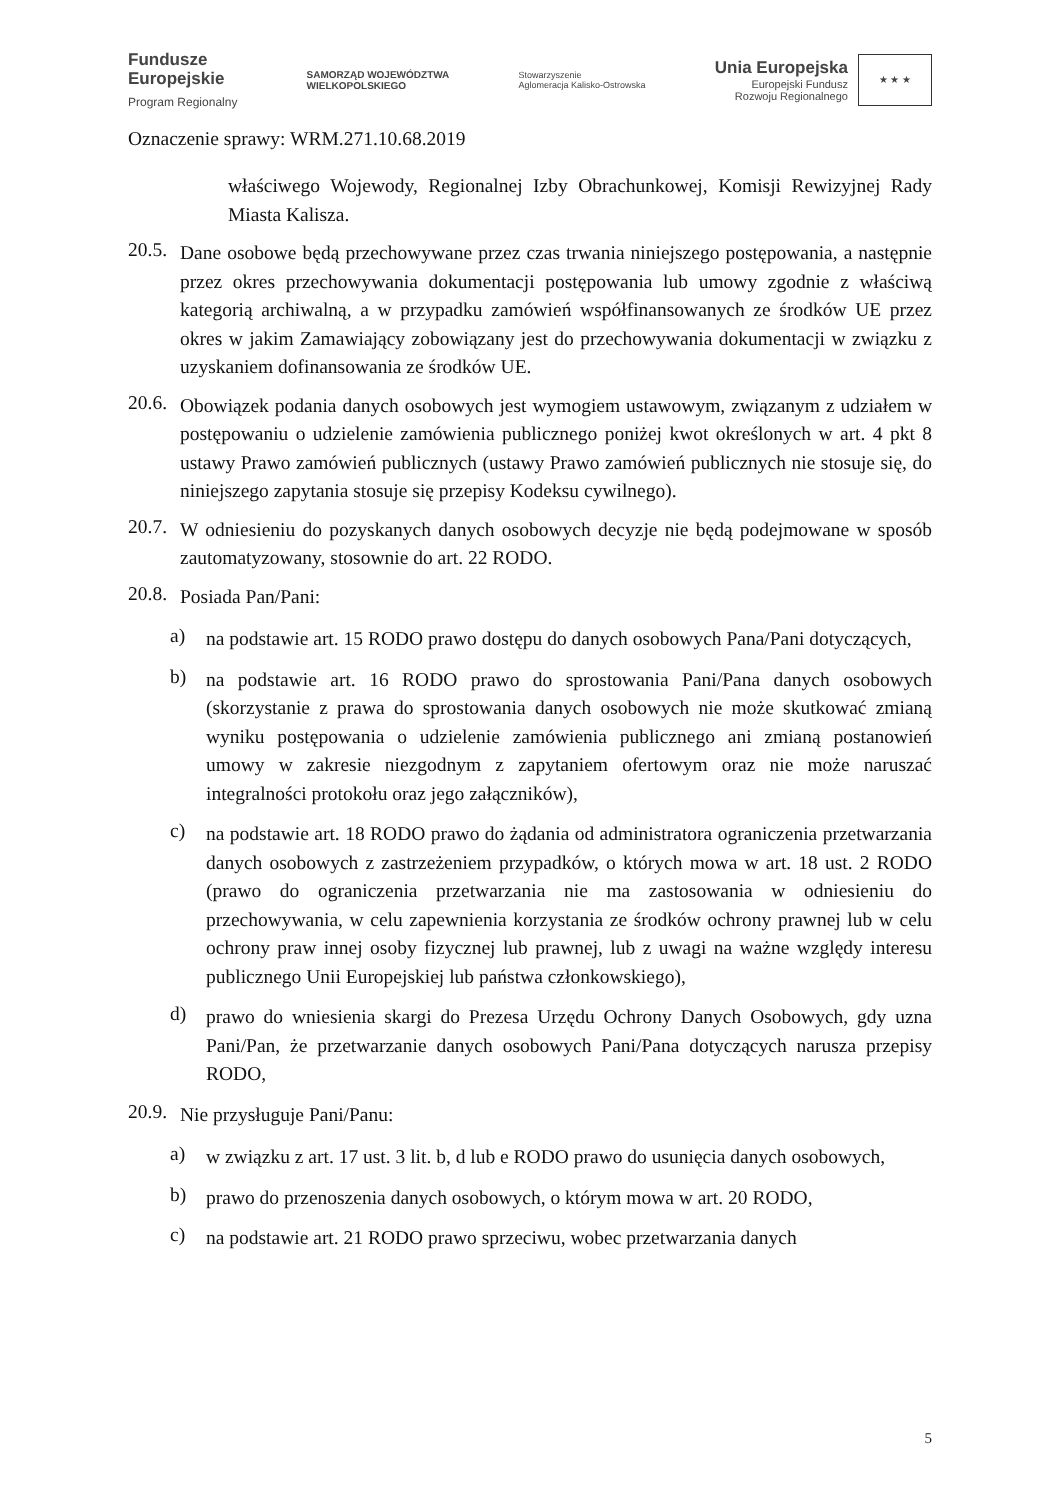Fundusze
Europejskie
Program Regionalny
SAMORZĄD WOJEWÓDZTWA
WIELKOPOLSKIEGO
Stowarzyszenie
Aglomeracja Kalisko-Ostrowska
Unia Europejska Europejski Fundusz
Rozwoju Regionalnego ★ ★ ★
Oznaczenie sprawy: WRM.271.10.68.2019
właściwego Wojewody, Regionalnej Izby Obrachunkowej, Komisji Rewizyjnej Rady Miasta Kalisza.
20.5.
Dane osobowe będą przechowywane przez czas trwania niniejszego postępowania, a następnie przez okres przechowywania dokumentacji postępowania lub umowy zgodnie z właściwą kategorią archiwalną, a w przypadku zamówień współfinansowanych ze środków UE przez okres w jakim Zamawiający zobowiązany jest do przechowywania dokumentacji w związku z uzyskaniem dofinansowania ze środków UE.
20.6.
Obowiązek podania danych osobowych jest wymogiem ustawowym, związanym z udziałem w postępowaniu o udzielenie zamówienia publicznego poniżej kwot określonych w art. 4 pkt 8 ustawy Prawo zamówień publicznych (ustawy Prawo zamówień publicznych nie stosuje się, do niniejszego zapytania stosuje się przepisy Kodeksu cywilnego).
20.7.
W odniesieniu do pozyskanych danych osobowych decyzje nie będą podejmowane w sposób zautomatyzowany, stosownie do art. 22 RODO.
20.8.
Posiada Pan/Pani:
a)
na podstawie art. 15 RODO prawo dostępu do danych osobowych Pana/Pani dotyczących,
b)
na podstawie art. 16 RODO prawo do sprostowania Pani/Pana danych osobowych (skorzystanie z prawa do sprostowania danych osobowych nie może skutkować zmianą wyniku postępowania o udzielenie zamówienia publicznego ani zmianą postanowień umowy w zakresie niezgodnym z zapytaniem ofertowym oraz nie może naruszać integralności protokołu oraz jego załączników),
c)
na podstawie art. 18 RODO prawo do żądania od administratora ograniczenia przetwarzania danych osobowych z zastrzeżeniem przypadków, o których mowa w art. 18 ust. 2 RODO (prawo do ograniczenia przetwarzania nie ma zastosowania w odniesieniu do przechowywania, w celu zapewnienia korzystania ze środków ochrony prawnej lub w celu ochrony praw innej osoby fizycznej lub prawnej, lub z uwagi na ważne względy interesu publicznego Unii Europejskiej lub państwa członkowskiego),
d)
prawo do wniesienia skargi do Prezesa Urzędu Ochrony Danych Osobowych, gdy uzna Pani/Pan, że przetwarzanie danych osobowych Pani/Pana dotyczących narusza przepisy RODO,
20.9.
Nie przysługuje Pani/Panu:
a)
w związku z art. 17 ust. 3 lit. b, d lub e RODO prawo do usunięcia danych osobowych,
b)
prawo do przenoszenia danych osobowych, o którym mowa w art. 20 RODO,
c)
na podstawie art. 21 RODO prawo sprzeciwu, wobec przetwarzania danych
5